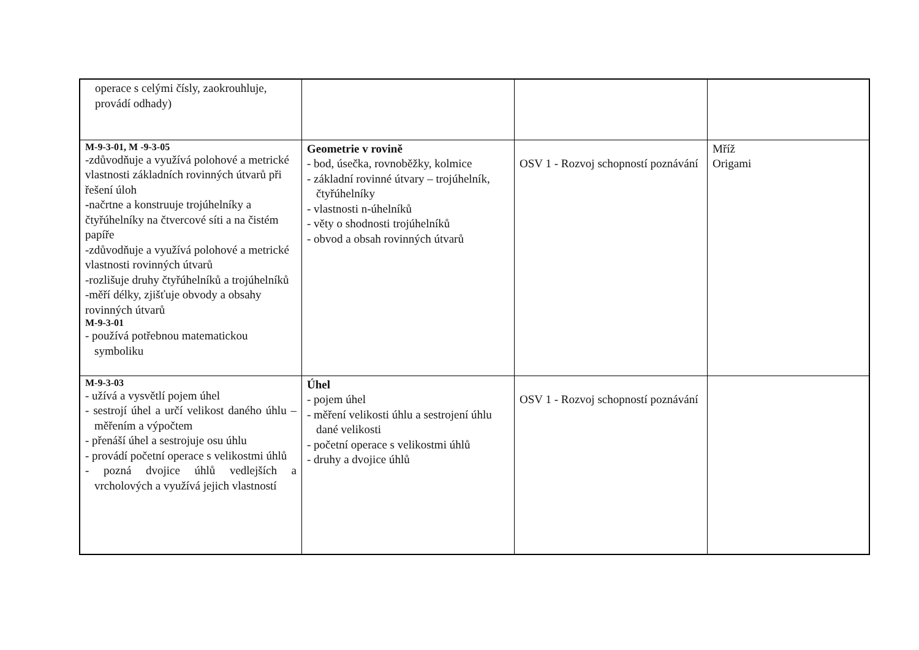| operace s celými čísly, zaokrouhluje, provádí odhady) | | | |
| M-9-3-01, M -9-3-05 -zdůvodňuje a využívá polohové a metrické vlastnosti základních rovinných útvarů při řešení úloh - načrtne a konstruuje trojúhelníky a čtyřúhelníky na čtvercové síti a na čistém papíře -zdůvodňuje a využívá polohové a metrické vlastnosti rovinných útvarů -rozlišuje druhy čtyřúhelníků a trojúhelníků -měří délky, zjišťuje obvody a obsahy rovinných útvarů M-9-3-01 - používá potřebnou matematickou symboliku | Geometrie v rovině - bod, úsečka, rovnoběžky, kolmice - základní rovinné útvary – trojúhelník, čtyřúhelníky - vlastnosti n-úhelníků - věty o shodnosti trojúhelníků - obvod a obsah rovinných útvarů | OSV 1 - Rozvoj schopností poznávání | Mříž Origami |
| M-9-3-03 - užívá a vysvětlí pojem úhel - sestrojí úhel a určí velikost daného úhlu – měřením a výpočtem - přenáší úhel a sestrojuje osu úhlu - provádí početní operace s velikostmi úhlů - pozná dvojice úhlů vedlejších a vrcholových a využívá jejich vlastností | Úhel - pojem úhel - měření velikosti úhlu a sestrojení úhlu dané velikosti - početní operace s velikostmi úhlů - druhy a dvojice úhlů | OSV 1 - Rozvoj schopností poznávání | |